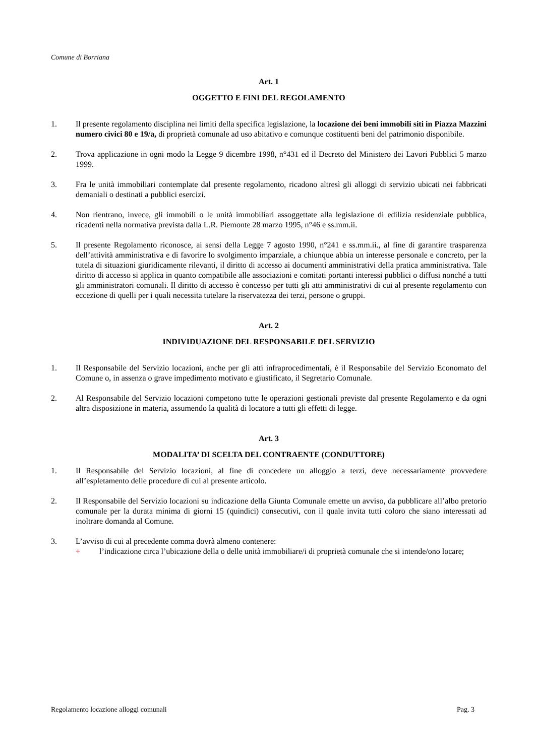Comune di Borriana
Art. 1
OGGETTO E FINI DEL REGOLAMENTO
1. Il presente regolamento disciplina nei limiti della specifica legislazione, la locazione dei beni immobili siti in Piazza Mazzini numero civici 80 e 19/a, di proprietà comunale ad uso abitativo e comunque costituenti beni del patrimonio disponibile.
2. Trova applicazione in ogni modo la Legge 9 dicembre 1998, n°431 ed il Decreto del Ministero dei Lavori Pubblici 5 marzo 1999.
3. Fra le unità immobiliari contemplate dal presente regolamento, ricadono altresì gli alloggi di servizio ubicati nei fabbricati demaniali o destinati a pubblici esercizi.
4. Non rientrano, invece, gli immobili o le unità immobiliari assoggettate alla legislazione di edilizia residenziale pubblica, ricadenti nella normativa prevista dalla L.R. Piemonte 28 marzo 1995, n°46 e ss.mm.ii.
5. Il presente Regolamento riconosce, ai sensi della Legge 7 agosto 1990, n°241 e ss.mm.ii., al fine di garantire trasparenza dell’attività amministrativa e di favorire lo svolgimento imparziale, a chiunque abbia un interesse personale e concreto, per la tutela di situazioni giuridicamente rilevanti, il diritto di accesso ai documenti amministrativi della pratica amministrativa. Tale diritto di accesso si applica in quanto compatibile alle associazioni e comitati portanti interessi pubblici o diffusi nonché a tutti gli amministratori comunali. Il diritto di accesso è concesso per tutti gli atti amministrativi di cui al presente regolamento con eccezione di quelli per i quali necessita tutelare la riservatezza dei terzi, persone o gruppi.
Art. 2
INDIVIDUAZIONE DEL RESPONSABILE DEL SERVIZIO
1. Il Responsabile del Servizio locazioni, anche per gli atti infraprocedimentali, è il Responsabile del Servizio Economato del Comune o, in assenza o grave impedimento motivato e giustificato, il Segretario Comunale.
2. Al Responsabile del Servizio locazioni competono tutte le operazioni gestionali previste dal presente Regolamento e da ogni altra disposizione in materia, assumendo la qualità di locatore a tutti gli effetti di legge.
Art. 3
MODALITA’ DI SCELTA DEL CONTRAENTE (CONDUTTORE)
1. Il Responsabile del Servizio locazioni, al fine di concedere un alloggio a terzi, deve necessariamente provvedere all’espletamento delle procedure di cui al presente articolo.
2. Il Responsabile del Servizio locazioni su indicazione della Giunta Comunale emette un avviso, da pubblicare all’albo pretorio comunale per la durata minima di giorni 15 (quindici) consecutivi, con il quale invita tutti coloro che siano interessati ad inoltrare domanda al Comune.
3. L’avviso di cui al precedente comma dovrà almeno contenere:
+ l’indicazione circa l’ubicazione della o delle unità immobiliare/i di proprietà comunale che si intende/ono locare;
Regolamento locazione alloggi comunali Pag. 3